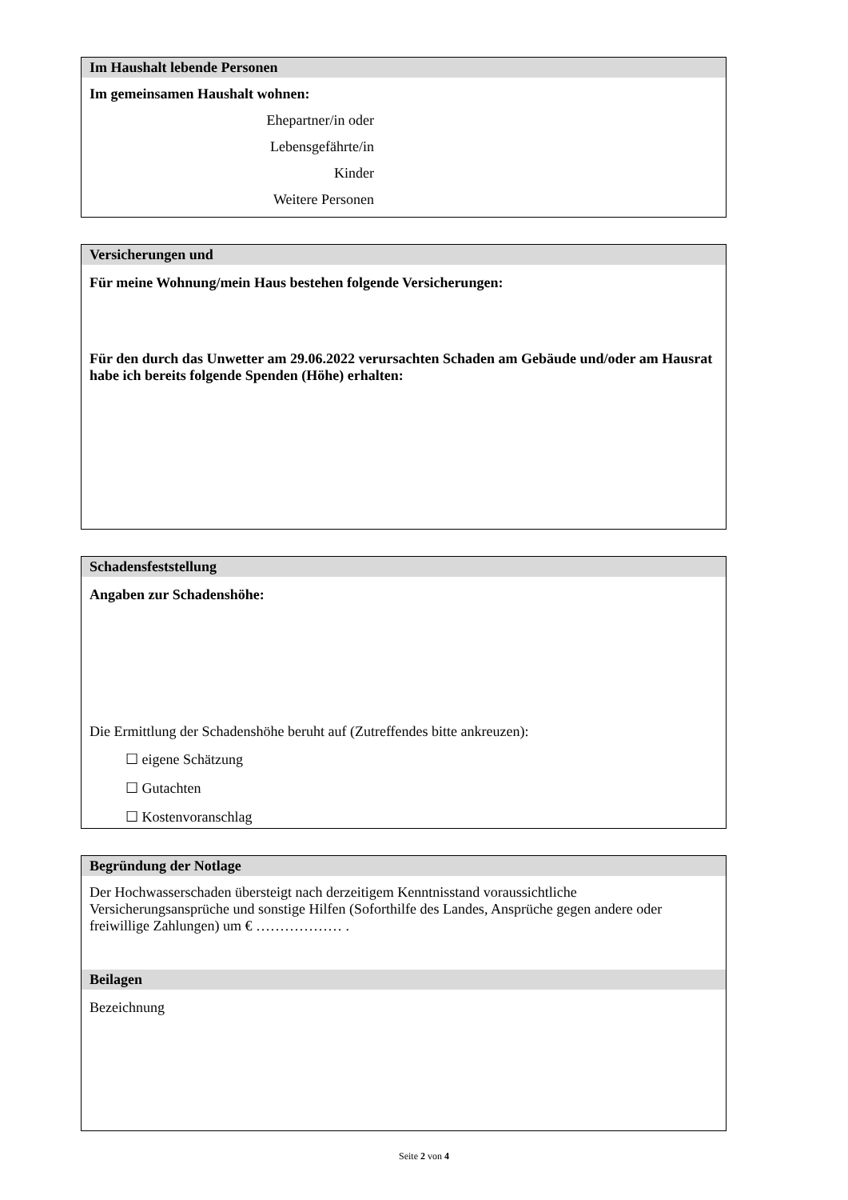Im Haushalt lebende Personen
Im gemeinsamen Haushalt wohnen:
Ehepartner/in oder
Lebensgefährte/in
Kinder
Weitere Personen
Versicherungen und
Für meine Wohnung/mein Haus bestehen folgende Versicherungen:
Für den durch das Unwetter am 29.06.2022 verursachten Schaden am Gebäude und/oder am Hausrat habe ich bereits folgende Spenden (Höhe) erhalten:
Schadensfeststellung
Angaben zur Schadenshöhe:
Die Ermittlung der Schadenshöhe beruht auf (Zutreffendes bitte ankreuzen):
☐ eigene Schätzung
☐ Gutachten
☐ Kostenvoranschlag
Begründung der Notlage
Der Hochwasserschaden übersteigt nach derzeitigem Kenntnisstand voraussichtliche Versicherungsansprüche und sonstige Hilfen (Soforthilfe des Landes, Ansprüche gegen andere oder freiwillige Zahlungen) um € ……………… .
Beilagen
Bezeichnung
Seite 2 von 4